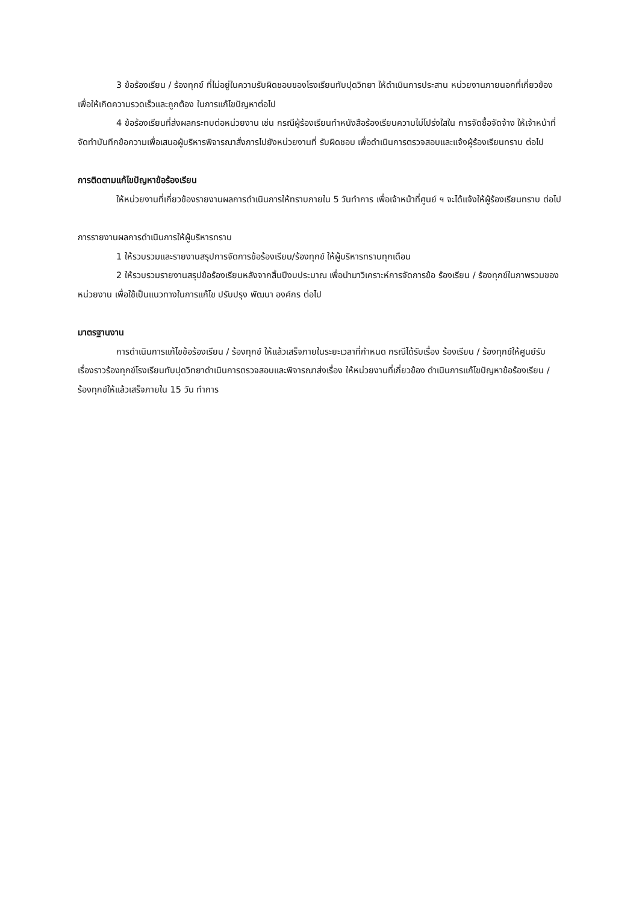3 ข้อร้องเรียน / ร้องทุกข์ ที่ไม่อยู่ในความรับผิดชอบของโรงเรียนทับปุดวิทยา ให้ดำเนินการประสาน หน่วยงานภายนอกที่เกี่ยวข้อง เพื่อให้เกิดความรวดเร็วและถูกต้อง ในการแก้ไขปัญหาต่อไป
4 ข้อร้องเรียนที่ส่งผลกระทบต่อหน่วยงาน เช่น กรณีผู้ร้องเรียนทำหนังสือร้องเรียนความไม่โปร่งใสใน การจัดซื้อจัดจ้าง ให้เจ้าหน้าที่จัดทำบันทึกข้อความเพื่อเสนอผู้บริหารพิจารณาสั่งการไปยังหน่วยงานที่ รับผิดชอบ เพื่อดำเนินการตรวจสอบและแจ้งผู้ร้องเรียนทราบ ต่อไป
การติดตามแก้ไขปัญหาข้อร้องเรียน
ให้หน่วยงานที่เกี่ยวข้องรายงานผลการดำเนินการให้ทราบภายใน 5 วันทำการ เพื่อเจ้าหน้าที่ศูนย์ ฯ จะได้แจ้งให้ผู้ร้องเรียนทราบ ต่อไป
การรายงานผลการดำเนินการให้ผู้บริหารทราบ
1 ให้รวบรวมและรายงานสรุปการจัดการข้อร้องเรียน/ร้องทุกข์ ให้ผู้บริหารทราบทุกเดือน
2 ให้รวบรวมรายงานสรุปข้อร้องเรียนหลังจากสิ้นปีงบประมาณ เพื่อนำมาวิเคราะห์การจัดการข้อ ร้องเรียน / ร้องทุกข์ในภาพรวมของหน่วยงาน เพื่อใช้เป็นแนวทางในการแก้ไข ปรับปรุง พัฒนา องค์กร ต่อไป
มาตรฐานงาน
การดำเนินการแก้ไขข้อร้องเรียน / ร้องทุกข์ ให้แล้วเสร็จภายในระยะเวลาที่กำหนด กรณีได้รับเรื่อง ร้องเรียน / ร้องทุกข์ให้ศูนย์รับเรื่องราวร้องทุกข์โรงเรียนทับปุดวิทยาดำเนินการตรวจสอบและพิจารณาส่งเรื่อง ให้หน่วยงานที่เกี่ยวข้อง ดำเนินการแก้ไขปัญหาข้อร้องเรียน / ร้องทุกข์ให้แล้วเสร็จภายใน 15 วัน ทำการ